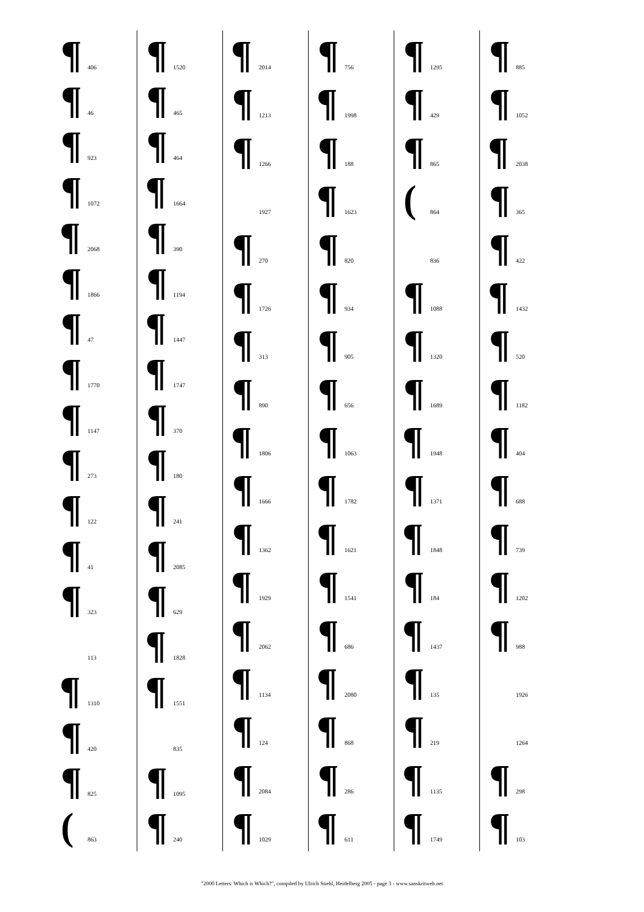¶ 406
¶ 46
¶ 923
¶ 1072
¶ 2068
¶ 1866
¶ 47
¶ 1770
¶ 1147
¶ 273
¶ 122
¶ 41
¶ 323
113
¶ 1310
¶ 420
¶ 825
(863
¶ 1520
¶ 465
¶ 464
¶ 1664
¶ 390
¶ 1194
¶ 1447
¶ 1747
¶ 370
¶ 180
¶ 241
¶ 2085
¶ 629
¶ 1828
¶ 1551
835
¶ 1095
¶ 240
¶ 2014
¶ 1213
¶ 1266
1927
¶ 270
¶ 1726
¶ 313
¶ 890
¶ 1806
¶ 1666
¶ 1362
¶ 1929
¶ 2062
¶ 1134
¶ 124
¶ 2084
¶ 1029
¶ 756
¶ 1998
¶ 188
¶ 1623
¶ 820
¶ 934
¶ 905
¶ 656
¶ 1063
¶ 1782
¶ 1621
¶ 1541
¶ 686
¶ 2080
¶ 868
¶ 286
¶ 611
¶ 1295
¶ 429
¶ 865
(864
836
¶ 1088
¶ 1320
¶ 1689
¶ 1948
¶ 1371
¶ 1848
¶ 184
¶ 1437
¶ 135
¶ 219
¶ 1135
¶ 1749
¶ 885
¶ 1052
¶ 2038
¶ 365
¶ 422
¶ 1432
¶ 520
¶ 1182
¶ 404
¶ 688
¶ 739
¶ 1202
¶ 988
1926
1264
¶ 298
¶ 103
"2000 Letters: Which is Which?", compiled by Ulrich Stiehl, Heidelberg 2005 - page 3 - www.sanskritweb.net